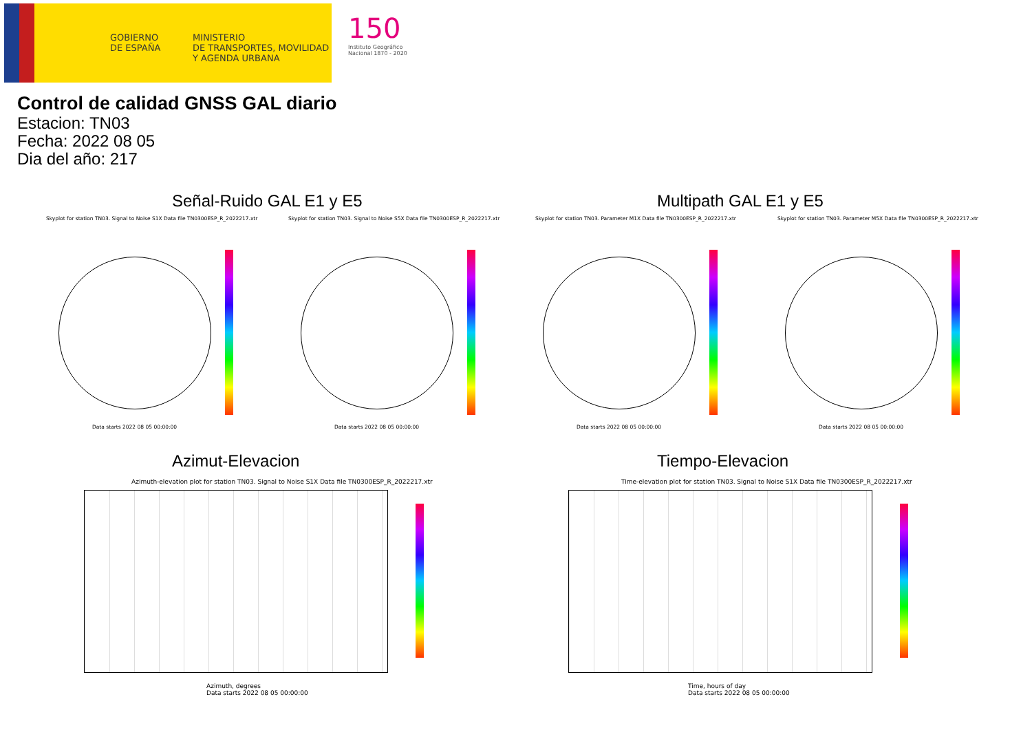GOBIERNO
DE ESPAÑA
MINISTERIO
DE TRANSPORTES, MOVILIDAD
Y AGENDA URBANA
150
Instituto Geográfico
Nacional 1870 - 2020
Control de calidad GNSS GAL diario
Estacion: TN03
Fecha: 2022 08 05
Dia del año: 217
Señal-Ruido GAL E1 y E5 Multipath GAL E1 y E5
Skyplot for station TN03. Signal to Noise S1X Data file TN0300ESP_R_2022217.xtr
Skyplot for station TN03. Signal to Noise S5X Data file TN0300ESP_R_2022217.xtr
Skyplot for station TN03. Parameter M1X Data file TN0300ESP_R_2022217.xtr
Skyplot for station TN03. Parameter M5X Data file TN0300ESP_R_2022217.xtr
Data starts 2022 08 05 00:00:00
Data starts 2022 08 05 00:00:00
Data starts 2022 08 05 00:00:00
Data starts 2022 08 05 00:00:00
Azimut-Elevacion Tiempo-Elevacion
Azimuth-elevation plot for station TN03. Signal to Noise S1X Data file TN0300ESP_R_2022217.xtr
Time-elevation plot for station TN03. Signal to Noise S1X Data file TN0300ESP_R_2022217.xtr
Azimuth, degrees
Data starts 2022 08 05 00:00:00
Time, hours of day
Data starts 2022 08 05 00:00:00